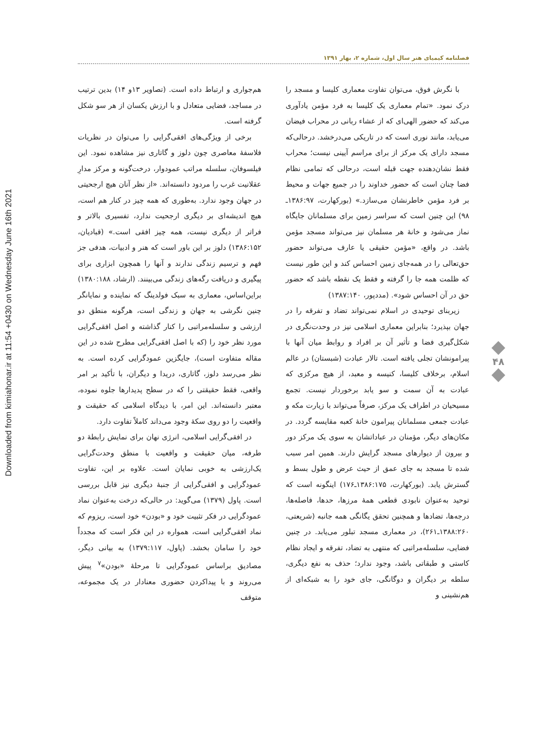فصلنامه کیمیای هنر سال اول، شماره ۲، بهار ۱۳۹۱
با نگرش فوق، می‌توان تفاوت معماری کلیسا و مسجد را درک نمود. «تمام معماری یک کلیسا به فرد مؤمن یادآوری می‌کند که حضور الهی‌ای که از عشاء ربانی در محراب فیضان می‌یابد، مانند نوری است که در تاریکی می‌درخشد. درحالی‌که مسجد دارای یک مرکز از برای مراسم آیینی نیست؛ محراب فقط نشان‌دهنده جهت قبله است، درحالی که تمامی نظام فضا چنان است که حضور خداوند را در جمیع جهات و محیط بر فرد مؤمن خاطرنشان می‌سازد.» (بورکهارت، ۱۳۸۶:۹۷ـ ۹۸) این چنین است که سراسر زمین برای مسلمانان جایگاه نماز می‌شود و خانهٔ هر مسلمان نیز می‌تواند مسجد مؤمن باشد. در واقع، «مؤمن حقیقی یا عارف می‌تواند حضور حق‌تعالی را در همه‌جای زمین احساس کند و این طور نیست که ظلمت همه جا را گرفته و فقط یک نقطه باشد که حضور حق در آن احساس شود». (مددپور، ۱۳۸۷:۱۴۰)
زیربنای توحیدی در اسلام نمی‌تواند تضاد و تفرقه را در جهان بپذیرد؛ بنابراین معماری اسلامی نیز در وحدت‌نگری در شکل‌گیری فضا و تأثیر آن بر افراد و روابط میان آنها با پیرامونشان تجلی یافته است. تالار عبادت (شبستان) در عالم اسلام، برخلاف کلیسا، کنیسه و معبد، از هیچ مرکزی که عبادت به آن سمت و سو یابد برخوردار نیست. تجمع مسیحیان در اطراف یک مرکز، صرفاً می‌تواند با زیارت مکه و عبادت جمعی مسلمانان پیرامون خانهٔ کعبه مقایسه گردد. در مکان‌های دیگر، مؤمنان در عباداتشان به سوی یک مرکز دور و بیرون از دیوارهای مسجد گرایش دارند. همین امر سبب شده تا مسجد به جای عمق از حیث عرض و طول بسط و گسترش یابد. (بورکهارت، ۱۳۸۶:۱۷۵ـ۱۷۶) اینگونه است که توحید به‌عنوان نابودی قطعی همهٔ مرزها، حدها، فاصله‌ها، درجه‌ها، تضادها و همچنین تحقق یگانگی همه جانبه (شریعتی، ۱۳۸۸:۲۶۰ـ۲۶۱)، در معماری مسجد تبلور می‌یابد. در چنین فضایی، سلسله‌مراتبی که منتهی به تضاد، تفرقه و ایجاد نظام کاستی و طبقاتی باشد، وجود ندارد؛ حذف به نفع دیگری، سلطه بر دیگران و دوگانگی، جای خود را به شبکه‌ای از هم‌نشینی و
هم‌جواری و ارتباط داده است. (تصاویر ۱۳و ۱۴) بدین ترتیب در مساجد، فضایی متعادل و با ارزش یکسان از هر سو شکل گرفته است.
برخی از ویژگی‌های افقی‌گرایی را می‌توان در نظریات فلاسفهٔ معاصری چون دلوز و گاتاری نیز مشاهده نمود. این فیلسوفان، سلسله مراتب عمودوار، درخت‌گونه و مرکز مدارِ عقلانیت غرب را مردود دانسته‌اند. «از نظر آنان هیچ ارجحیتی در جهان وجود ندارد. به‌طوری که همه چیز در کنار هم است، هیچ اندیشه‌ای بر دیگری ارجحیت ندارد، تفسیری بالاتر و فراتر از دیگری نیست، همه چیز افقی است.» (قبادیان، ۱۳۸۶:۱۵۲) دلوز بر این باور است که هنر و ادبیات، هدفی جز فهم و ترسیم زندگی ندارند و آنها را همچون ابزاری برای پیگیری و دریافت رگه‌های زندگی می‌بینند. (ارشاد، ۱۳۸۰:۱۸۸) براین‌اساس، معماری به سبک فولدینگ که نماینده و نمایانگر چنین نگرشی به جهان و زندگی است، هرگونه منطق دو ارزشی و سلسله‌مراتبی را کنار گذاشته و اصل افقی‌گرایی مورد نظر خود را (که با اصل افقی‌گرایی مطرح شده در این مقاله متفاوت است)، جایگزین عمودگرایی کرده است. به نظر می‌رسد دلوز، گاتاری، دریدا و دیگران، با تأکید بر امر واقعی، فقط حقیقتی را که در سطح پدیدارها جلوه نموده، معتبر دانسته‌اند. این امر، با دیدگاه اسلامی که حقیقت و واقعیت را دو روی سکهٔ وجود می‌داند کاملاً تفاوت دارد.
در افقی‌گرایی اسلامی، انرژی نهان برای نمایش رابطهٔ دو طرفه، میان حقیقت و واقعیت با منطق وحدت‌گرایی یک‌ارزشی به خوبی نمایان است. علاوه بر این، تفاوت عمودگرایی و افقی‌گرایی از جنبهٔ دیگری نیز قابل بررسی است. پاول (۱۳۷۹) می‌گوید: در حالی‌که درخت به‌عنوان نماد عمودگرایی در فکر تثبیت خود و «بودن» خود است، ریزوم که نماد افقی‌گرایی است، همواره در این فکر است که مجدداً خود را سامان بخشد. (پاول، ۱۳۷۹:۱۱۷) به بیانی دیگر، مصادیق براساس عمودگرایی تا مرحلهٔ «بودن»<sup>۷</sup> پیش می‌روند و با پیداکردن حضوری معنادار در یک مجموعه، متوقف
۴۸
Downloaded from kimiahonar.ir at 11:54 +0430 on Wednesday June 16th 2021